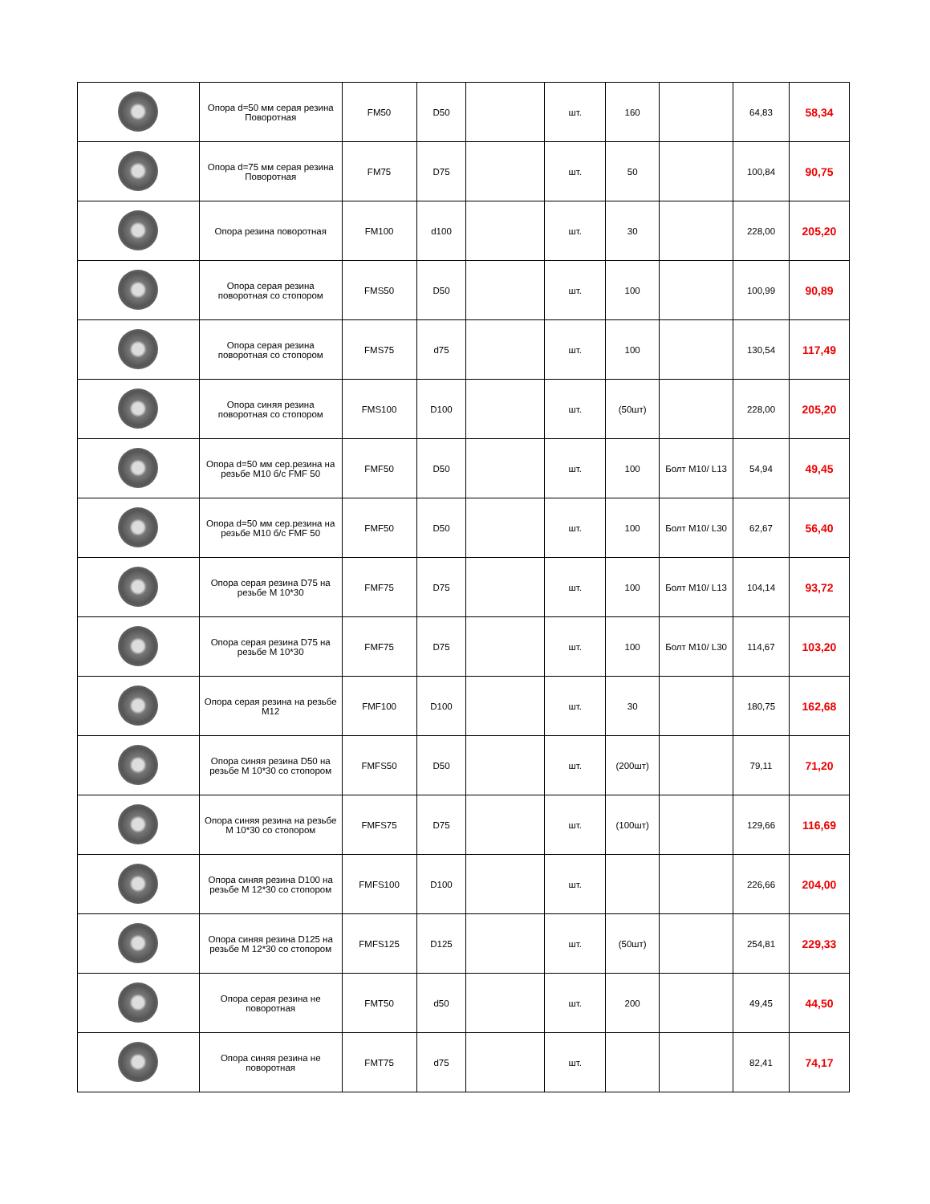| | Опора d=50 мм серая резина Поворотная | FM50 | D50 | | шт. | 160 | | 64,83 | 58,34 |
| | Опора d=75 мм серая резина Поворотная | FM75 | D75 | | шт. | 50 | | 100,84 | 90,75 |
| | Опора резина поворотная | FM100 | d100 | | шт. | 30 | | 228,00 | 205,20 |
| | Опора серая резина поворотная со стопором | FMS50 | D50 | | шт. | 100 | | 100,99 | 90,89 |
| | Опора серая резина поворотная со стопором | FMS75 | d75 | | шт. | 100 | | 130,54 | 117,49 |
| | Опора синяя резина поворотная со стопором | FMS100 | D100 | | шт. | (50шт) | | 228,00 | 205,20 |
| | Опора d=50 мм сер.резина на резьбе М10 б/с FMF 50 | FMF50 | D50 | | шт. | 100 | Болт М10/ L13 | 54,94 | 49,45 |
| | Опора d=50 мм сер.резина на резьбе М10 б/с FMF 50 | FMF50 | D50 | | шт. | 100 | Болт М10/ L30 | 62,67 | 56,40 |
| | Опора серая резина D75 на резьбе М 10*30 | FMF75 | D75 | | шт. | 100 | Болт М10/ L13 | 104,14 | 93,72 |
| | Опора серая резина D75 на резьбе М 10*30 | FMF75 | D75 | | шт. | 100 | Болт М10/ L30 | 114,67 | 103,20 |
| | Опора серая резина на резьбе М12 | FMF100 | D100 | | шт. | 30 | | 180,75 | 162,68 |
| | Опора синяя резина D50 на резьбе М 10*30 со стопором | FMFS50 | D50 | | шт. | (200шт) | | 79,11 | 71,20 |
| | Опора синяя резина на резьбе М 10*30 со стопором | FMFS75 | D75 | | шт. | (100шт) | | 129,66 | 116,69 |
| | Опора синяя резина D100 на резьбе М 12*30 со стопором | FMFS100 | D100 | | шт. | | | 226,66 | 204,00 |
| | Опора синяя резина D125 на резьбе М 12*30 со стопором | FMFS125 | D125 | | шт. | (50шт) | | 254,81 | 229,33 |
| | Опора серая резина не поворотная | FMT50 | d50 | | шт. | 200 | | 49,45 | 44,50 |
| | Опора синяя резина не поворотная | FMT75 | d75 | | шт. | | | 82,41 | 74,17 |